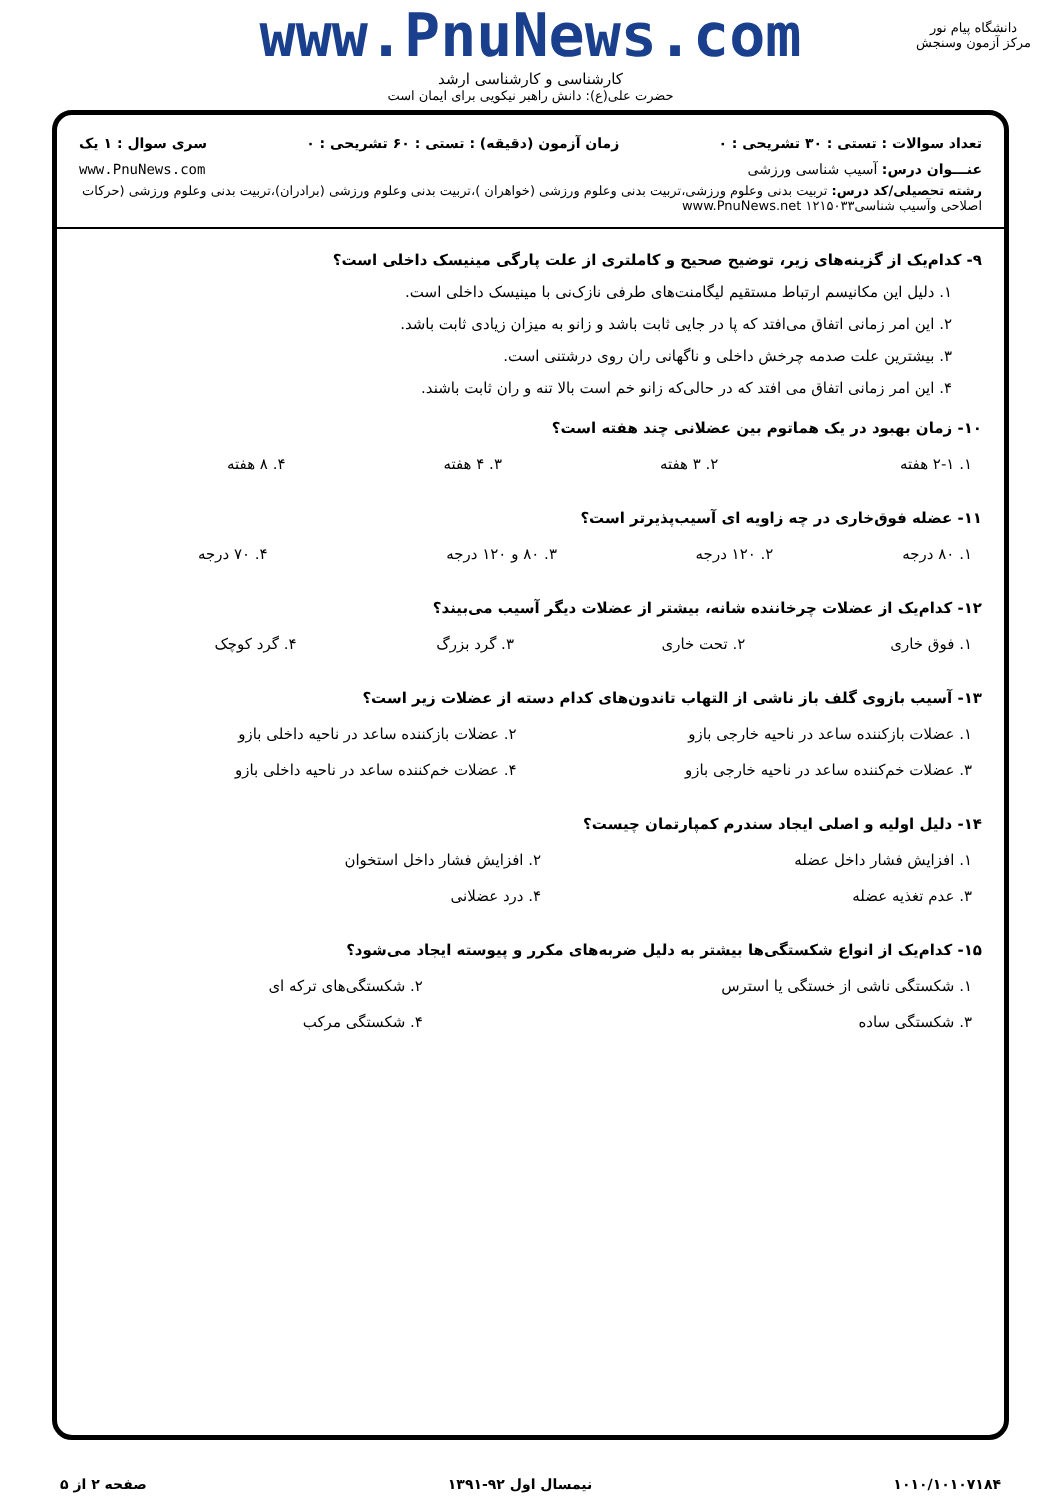www.PnuNews.com
کارشناسی و کارشناسی ارشد
حضرت علی(ع): دانش راهبر نیکویی برای ایمان است
دانشگاه پیام نور
مرکز آزمون وسنجش
تعداد سوالات : تستی : ۳۰ تشریحی : ۰ زمان آزمون (دقیقه) : تستی : ۶۰ تشریحی : ۰ سری سوال : ۱ یک
عنـــوان درس: آسیب شناسی ورزشی www.PnuNews.com
رشته تحصیلی/کد درس: تربیت بدنی وعلوم ورزشی،تربیت بدنی وعلوم ورزشی (خواهران )،تربیت بدنی وعلوم ورزشی (برادران)،تربیت بدنی وعلوم ورزشی (حرکات اصلاحی وآسیب شناسی۱۲۱۵۰۳۳ www.PnuNews.net
۹- کدام‌یک از گزینه‌های زیر، توضیح صحیح و کاملتری از علت پارگی مینیسک داخلی است؟
۱. دلیل این مکانیسم ارتباط مستقیم لیگامنت‌های طرفی نازک‌نی با مینیسک داخلی است.
۲. این امر زمانی اتفاق می‌افتد که پا در جایی ثابت باشد و زانو به میزان زیادی ثابت باشد.
۳. بیشترین علت صدمه چرخش داخلی و ناگهانی ران روی درشتنی است.
۴. این امر زمانی اتفاق می افتد که در حالی‌که زانو خم است بالا تنه و ران ثابت باشند.
۱۰- زمان بهبود در یک هماتوم بین عضلانی چند هفته است؟
| ۱. ۲-۱ هفته | ۲. ۳ هفته | ۳. ۴ هفته | ۴. ۸ هفته |
۱۱- عضله فوق‌خاری در چه زاویه ای آسیب‌پذیرتر است؟
| ۱. ۸۰ درجه | ۲. ۱۲۰ درجه | ۳. ۸۰ و ۱۲۰ درجه | ۴. ۷۰ درجه |
۱۲- کدام‌یک از عضلات چرخاننده شانه، بیشتر از عضلات دیگر آسیب می‌بیند؟
| ۱. فوق خاری | ۲. تحت خاری | ۳. گرد بزرگ | ۴. گرد کوچک |
۱۳- آسیب بازوی گلف باز ناشی از التهاب تاندون‌های کدام دسته از عضلات زیر است؟
| ۱. عضلات بازکننده ساعد در ناحیه خارجی بازو | ۲. عضلات بازکننده ساعد در ناحیه داخلی بازو |
| ۳. عضلات خم‌کننده ساعد در ناحیه خارجی بازو | ۴. عضلات خم‌کننده ساعد در ناحیه داخلی بازو |
۱۴- دلیل اولیه و اصلی ایجاد سندرم کمپارتمان چیست؟
| ۱. افزایش فشار داخل عضله | ۲. افزایش فشار داخل استخوان |
| ۳. عدم تغذیه عضله | ۴. درد عضلانی |
۱۵- کدام‌یک از انواع شکستگی‌ها بیشتر به دلیل ضربه‌های مکرر و پیوسته ایجاد می‌شود؟
| ۱. شکستگی ناشی از خستگی یا استرس | ۲. شکستگی‌های ترکه ای |
| ۳. شکستگی ساده | ۴. شکستگی مرکب |
۱۰۱۰/۱۰۱۰۷۱۸۴ نیمسال اول ۹۲-۱۳۹۱ صفحه ۲ از ۵